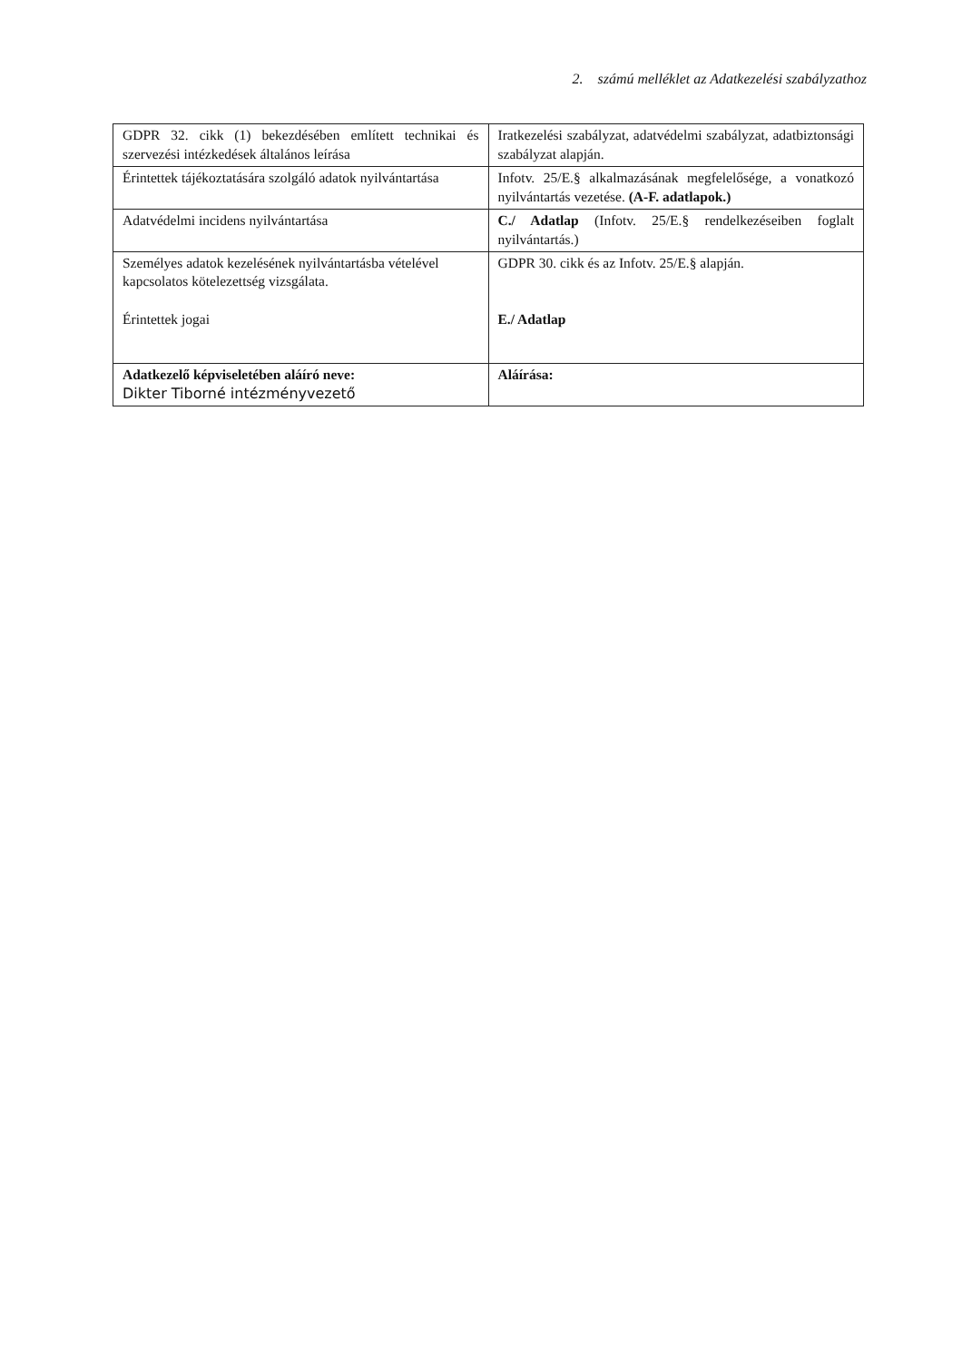2. számú melléklet az Adatkezelési szabályzathoz
| GDPR 32. cikk (1) bekezdésében említett technikai és szervezési intézkedések általános leírása | Iratkezelési szabályzat, adatvédelmi szabályzat, adatbiztonsági szabályzat alapján. |
| Érintettek tájékoztatására szolgáló adatok nyilvántartása | Infotv. 25/E.§ alkalmazásának megfelelősége, a vonatkozó nyilvántartás vezetése. (A-F. adatlapok.) |
| Adatvédelmi incidens nyilvántartása | C./ Adatlap (Infotv. 25/E.§ rendelkezéseiben foglalt nyilvántartás.) |
| Személyes adatok kezelésének nyilvántartásba vételével kapcsolatos kötelezettség vizsgálata. Érintettek jogai | GDPR 30. cikk és az Infotv. 25/E.§ alapján. E./ Adatlap |
| Adatkezelő képviseletében aláíró neve: Dikter Tiborné intézményvezető | Aláírása: |